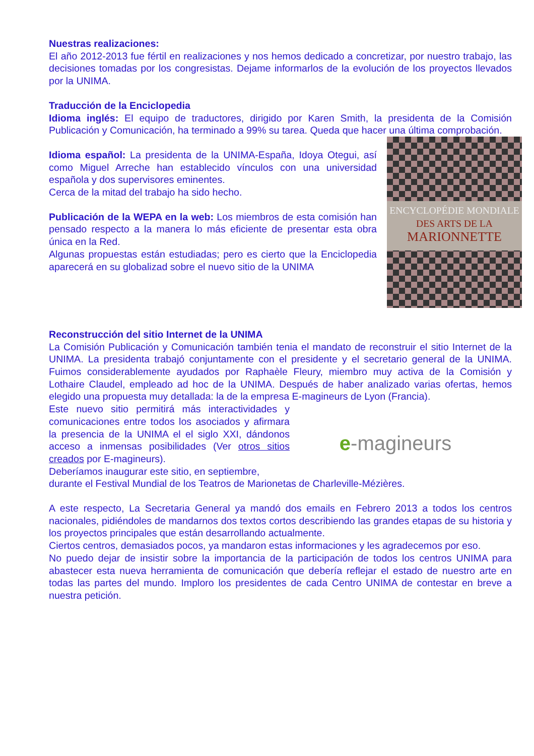Nuestras realizaciones:
El año 2012-2013 fue fértil en realizaciones y nos hemos dedicado a concretizar, por nuestro trabajo, las decisiones tomadas por los congresistas. Dejame informarlos de la evolución de los proyectos llevados por la UNIMA.
Traducción de la Enciclopedia
Idioma inglés: El equipo de traductores, dirigido por Karen Smith, la presidenta de la Comisión Publicación y Comunicación, ha terminado a 99% su tarea. Queda que hacer una última comprobación.
Idioma español: La presidenta de la UNIMA-España, Idoya Otegui, así como Miguel Arreche han establecido vínculos con una universidad española y dos supervisores eminentes.
Cerca de la mitad del trabajo ha sido hecho.
Publicación de la WEPA en la web: Los miembros de esta comisión han pensado respecto a la manera lo más eficiente de presentar esta obra única en la Red.
Algunas propuestas están estudiadas; pero es cierto que la Enciclopedia aparecerá en su globalizad sobre el nuevo sitio de la UNIMA
ENCYCLOPÉDIE MONDIALE
DES ARTS DE LA
MARIONNETTE
Reconstrucción del sitio Internet de la UNIMA
La Comisión Publicación y Comunicación también tenia el mandato de reconstruir el sitio Internet de la UNIMA. La presidenta trabajó conjuntamente con el presidente y el secretario general de la UNIMA. Fuimos considerablemente ayudados por Raphaèle Fleury, miembro muy activa de la Comisión y Lothaire Claudel, empleado ad hoc de la UNIMA. Después de haber analizado varias ofertas, hemos elegido una propuesta muy detallada: la de la empresa E-magineurs de Lyon (Francia).
Este nuevo sitio permitirá más interactividades y comunicaciones entre todos los asociados y afirmara la presencia de la UNIMA el el siglo XXI, dándonos acceso a inmensas posibilidades (Ver otros sitios creados por E-magineurs).
Deberíamos inaugurar este sitio, en septiembre,
e -magineurs
durante el Festival Mundial de los Teatros de Marionetas de Charleville-Mézières.
A este respecto, La Secretaria General ya mandó dos emails en Febrero 2013 a todos los centros nacionales, pidiéndoles de mandarnos dos textos cortos describiendo las grandes etapas de su historia y los proyectos principales que están desarrollando actualmente.
Ciertos centros, demasiados pocos, ya mandaron estas informaciones y les agradecemos por eso.
No puedo dejar de insistir sobre la importancia de la participación de todos los centros UNIMA para abastecer esta nueva herramienta de comunicación que debería reflejar el estado de nuestro arte en todas las partes del mundo. Imploro los presidentes de cada Centro UNIMA de contestar en breve a nuestra petición.